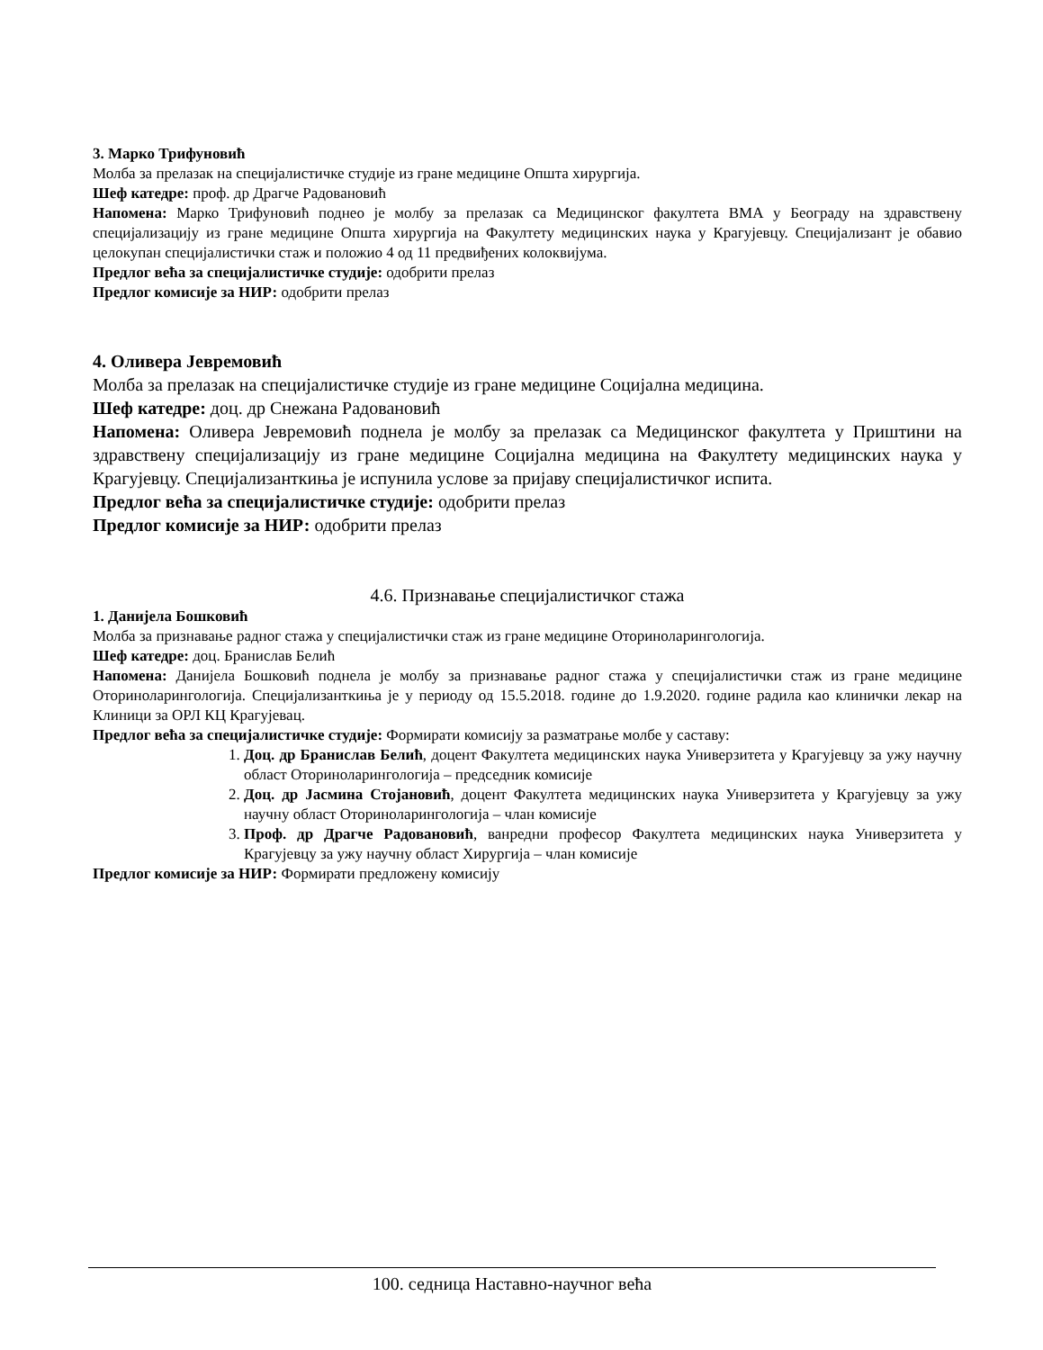3. Марко Трифуновић
Молба за прелазак на специјалистичке студије из гране медицине Општа хирургија.
Шеф катедре: проф. др Драгче Радовановић
Напомена: Марко Трифуновић поднео је молбу за прелазак са Медицинског факултета ВМА у Београду на здравствену специјализацију из гране медицине Општа хирургија на Факултету медицинских наука у Крагујевцу. Специјализант је обавио целокупан специјалистички стаж и положио 4 од 11 предвиђених колоквијума.
Предлог већа за специјалистичке студије: одобрити прелаз
Предлог комисије за НИР: одобрити прелаз
4. Оливера Јевремовић
Молба за прелазак на специјалистичке студије из гране медицине Социјална медицина.
Шеф катедре: доц. др Снежана Радовановић
Напомена: Оливера Јевремовић поднела је молбу за прелазак са Медицинског факултета у Приштини на здравствену специјализацију из гране медицине Социјална медицина на Факултету медицинских наука у Крагујевцу. Специјализанткиња је испунила услове за пријаву специјалистичког испита.
Предлог већа за специјалистичке студије: одобрити прелаз
Предлог комисије за НИР: одобрити прелаз
4.6. Признавање специјалистичког стажа
1. Данијела Бошковић
Молба за признавање радног стажа у специјалистички стаж из гране медицине Оториноларингологија.
Шеф катедре: доц. Бранислав Белић
Напомена: Данијела Бошковић поднела је молбу за признавање радног стажа у специјалистички стаж из гране медицине Оториноларингологија. Специјализанткиња је у периоду од 15.5.2018. године до 1.9.2020. године радила као клинички лекар на Клиници за ОРЛ КЦ Крагујевац.
Предлог већа за специјалистичке студије: Формирати комисију за разматрање молбе у саставу:
1. Доц. др Бранислав Белић, доцент Факултета медицинских наука Универзитета у Крагујевцу за ужу научну област Оториноларингологија – председник комисије
2. Доц. др Јасмина Стојановић, доцент Факултета медицинских наука Универзитета у Крагујевцу за ужу научну област Оториноларингологија – члан комисије
3. Проф. др Драгче Радовановић, ванредни професор Факултета медицинских наука Универзитета у Крагујевцу за ужу научну област Хирургија – члан комисије
Предлог комисије за НИР: Формирати предложену комисију
100. седница Наставно-научног већа